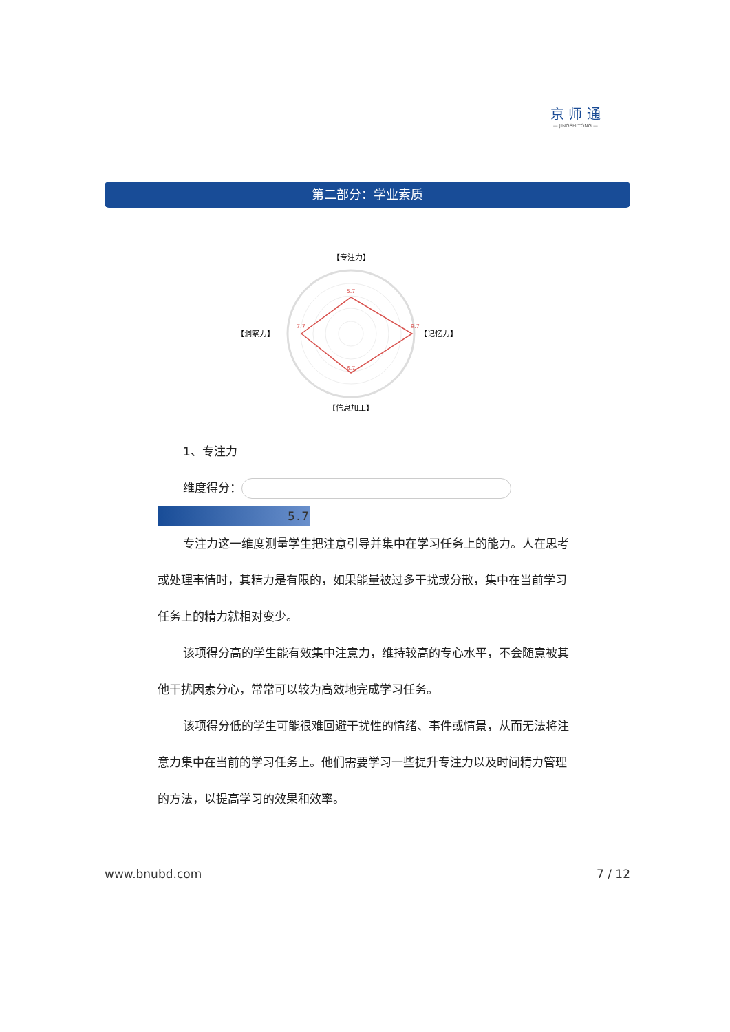京 师 通
— JINGSHITONG —
第二部分：学业素质
【专注力】
5.7
9.7
6.7
7.7
【洞察力】
【记忆力】
【信息加工】
1、专注力
维度得分：
5.7
专注力这一维度测量学生把注意引导并集中在学习任务上的能力。人在思考或处理事情时，其精力是有限的，如果能量被过多干扰或分散，集中在当前学习任务上的精力就相对变少。
该项得分高的学生能有效集中注意力，维持较高的专心水平，不会随意被其他干扰因素分心，常常可以较为高效地完成学习任务。
该项得分低的学生可能很难回避干扰性的情绪、事件或情景，从而无法将注意力集中在当前的学习任务上。他们需要学习一些提升专注力以及时间精力管理的方法，以提高学习的效果和效率。
www.bnubd.com 7 / 12